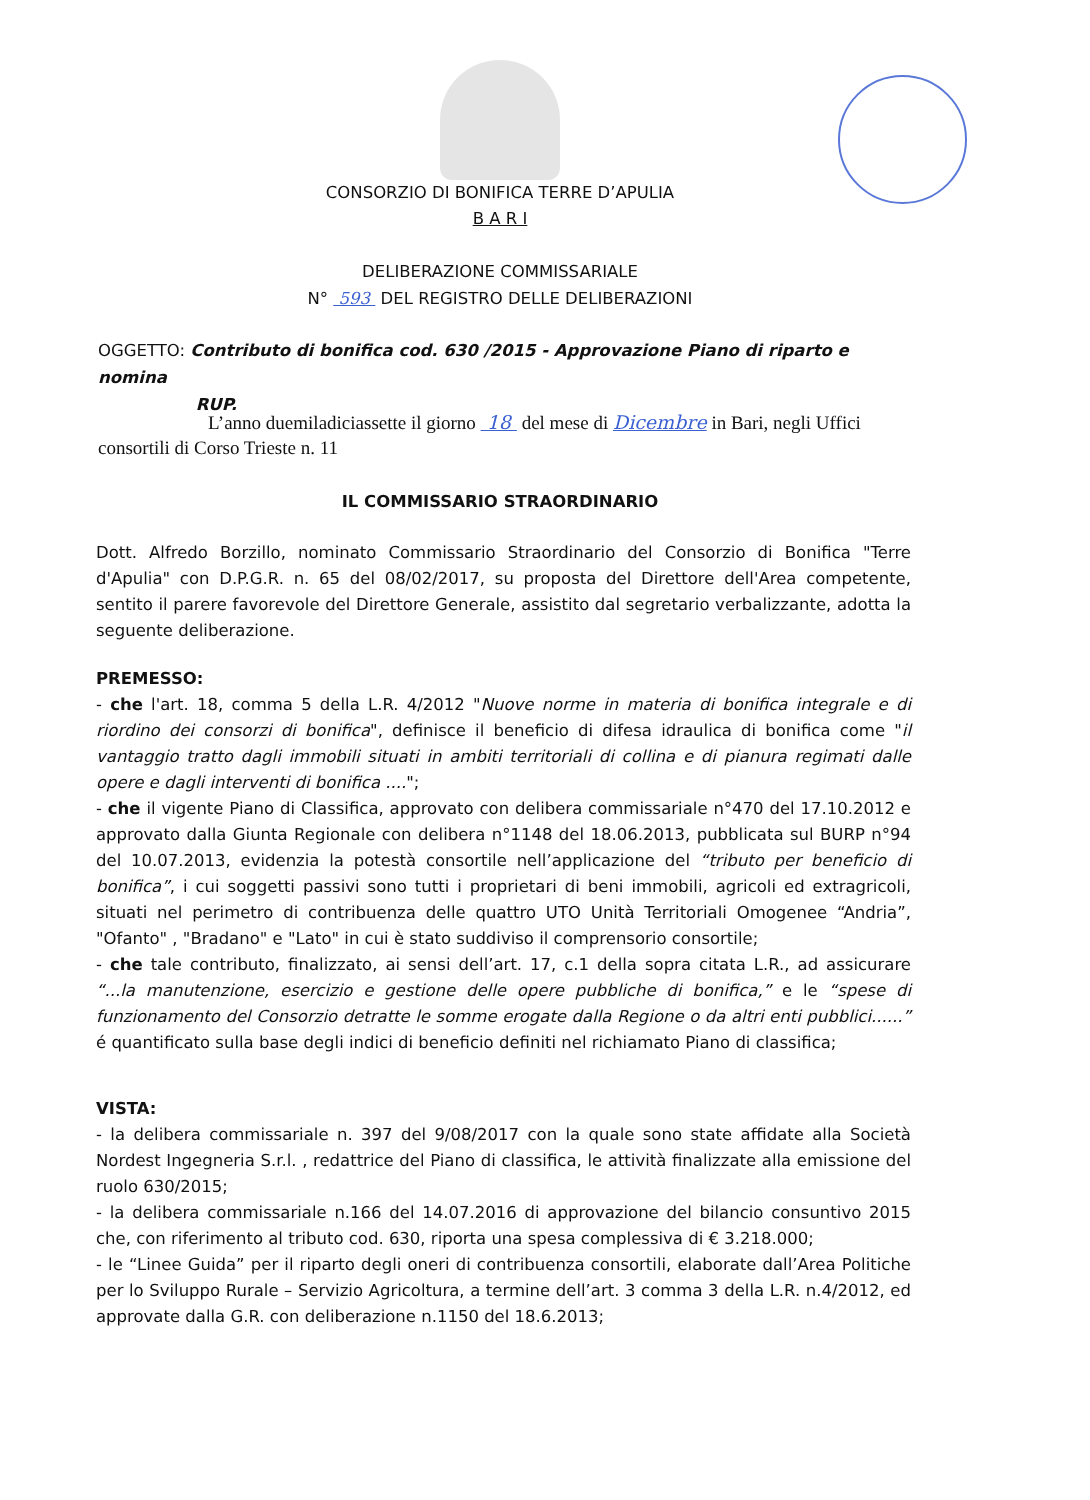CONSORZIO DI BONIFICA TERRE D’APULIA
B A R I
DELIBERAZIONE COMMISSARIALE
N° 593 DEL REGISTRO DELLE DELIBERAZIONI
OGGETTO: Contributo di bonifica cod. 630 /2015 - Approvazione Piano di riparto e nomina
RUP.
L’anno duemiladiciassette il giorno 18 del mese di Dicembre in Bari, negli Uffici consortili di Corso Trieste n. 11
IL COMMISSARIO STRAORDINARIO
Dott. Alfredo Borzillo, nominato Commissario Straordinario del Consorzio di Bonifica "Terre d'Apulia" con D.P.G.R. n. 65 del 08/02/2017, su proposta del Direttore dell'Area competente, sentito il parere favorevole del Direttore Generale, assistito dal segretario verbalizzante, adotta la seguente deliberazione.
PREMESSO:
- che l'art. 18, comma 5 della L.R. 4/2012 "Nuove norme in materia di bonifica integrale e di riordino dei consorzi di bonifica", definisce il beneficio di difesa idraulica di bonifica come "il vantaggio tratto dagli immobili situati in ambiti territoriali di collina e di pianura regimati dalle opere e dagli interventi di bonifica ....";
- che il vigente Piano di Classifica, approvato con delibera commissariale n°470 del 17.10.2012 e approvato dalla Giunta Regionale con delibera n°1148 del 18.06.2013, pubblicata sul BURP n°94 del 10.07.2013, evidenzia la potestà consortile nell’applicazione del “tributo per beneficio di bonifica”, i cui soggetti passivi sono tutti i proprietari di beni immobili, agricoli ed extragricoli, situati nel perimetro di contribuenza delle quattro UTO Unità Territoriali Omogenee “Andria”, "Ofanto" , "Bradano" e "Lato" in cui è stato suddiviso il comprensorio consortile;
- che tale contributo, finalizzato, ai sensi dell’art. 17, c.1 della sopra citata L.R., ad assicurare “...la manutenzione, esercizio e gestione delle opere pubbliche di bonifica,” e le “spese di funzionamento del Consorzio detratte le somme erogate dalla Regione o da altri enti pubblici......” é quantificato sulla base degli indici di beneficio definiti nel richiamato Piano di classifica;
VISTA:
- la delibera commissariale n. 397 del 9/08/2017 con la quale sono state affidate alla Società Nordest Ingegneria S.r.l. , redattrice del Piano di classifica, le attività finalizzate alla emissione del ruolo 630/2015;
- la delibera commissariale n.166 del 14.07.2016 di approvazione del bilancio consuntivo 2015 che, con riferimento al tributo cod. 630, riporta una spesa complessiva di € 3.218.000;
- le “Linee Guida” per il riparto degli oneri di contribuenza consortili, elaborate dall’Area Politiche per lo Sviluppo Rurale – Servizio Agricoltura, a termine dell’art. 3 comma 3 della L.R. n.4/2012, ed approvate dalla G.R. con deliberazione n.1150 del 18.6.2013;